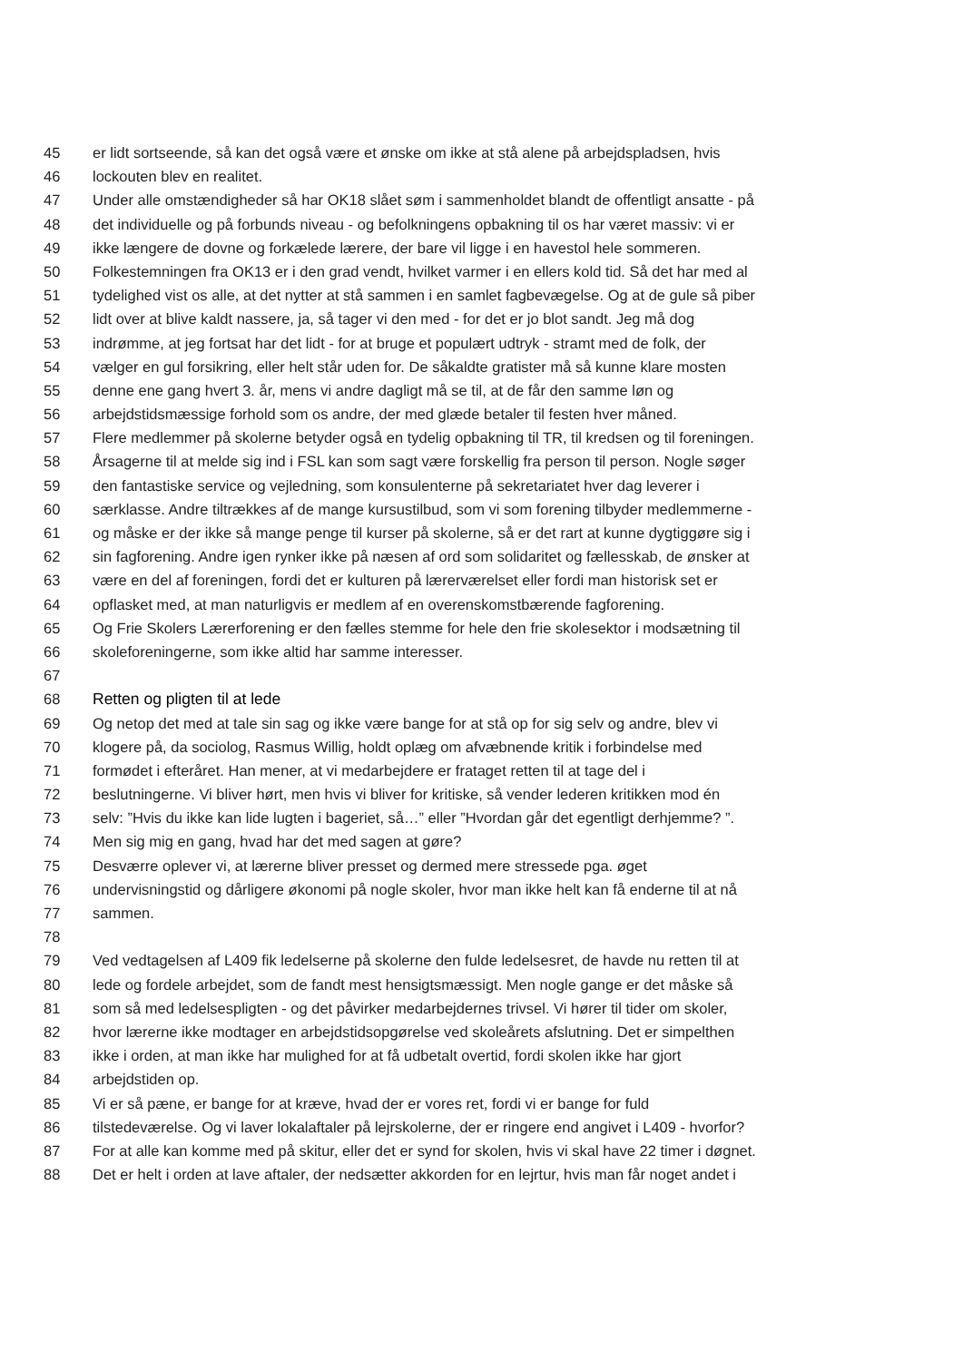45 er lidt sortseende, så kan det også være et ønske om ikke at stå alene på arbejdspladsen, hvis
46 lockouten blev en realitet.
47 Under alle omstændigheder så har OK18 slået søm i sammenholdet blandt de offentligt ansatte - på
48 det individuelle og på forbunds niveau - og befolkningens opbakning til os har været massiv: vi er
49 ikke længere de dovne og forkælede lærere, der bare vil ligge i en havestol hele sommeren.
50 Folkestemningen fra OK13 er i den grad vendt, hvilket varmer i en ellers kold tid. Så det har med al
51 tydelighed vist os alle, at det nytter at stå sammen i en samlet fagbevægelse. Og at de gule så piber
52 lidt over at blive kaldt nassere, ja, så tager vi den med - for det er jo blot sandt. Jeg må dog
53 indrømme, at jeg fortsat har det lidt - for at bruge et populært udtryk - stramt med de folk, der
54 vælger en gul forsikring, eller helt står uden for. De såkaldte gratister må så kunne klare mosten
55 denne ene gang hvert 3. år, mens vi andre dagligt må se til, at de får den samme løn og
56 arbejdstidsmæssige forhold som os andre, der med glæde betaler til festen hver måned.
57 Flere medlemmer på skolerne betyder også en tydelig opbakning til TR, til kredsen og til foreningen.
58 Årsagerne til at melde sig ind i FSL kan som sagt være forskellig fra person til person. Nogle søger
59 den fantastiske service og vejledning, som konsulenterne på sekretariatet hver dag leverer i
60 særklasse. Andre tiltrækkes af de mange kursustilbud, som vi som forening tilbyder medlemmerne -
61 og måske er der ikke så mange penge til kurser på skolerne, så er det rart at kunne dygtiggøre sig i
62 sin fagforening. Andre igen rynker ikke på næsen af ord som solidaritet og fællesskab, de ønsker at
63 være en del af foreningen, fordi det er kulturen på lærerværelset eller fordi man historisk set er
64 opflasket med, at man naturligvis er medlem af en overenskomstbærende fagforening.
65 Og Frie Skolers Lærerforening er den fælles stemme for hele den frie skolesektor i modsætning til
66 skoleforeningerne, som ikke altid har samme interesser.
67
68 Retten og pligten til at lede
69 Og netop det med at tale sin sag og ikke være bange for at stå op for sig selv og andre, blev vi
70 klogere på, da sociolog, Rasmus Willig, holdt oplæg om afvæbnende kritik i forbindelse med
71 formødet i efteråret. Han mener, at vi medarbejdere er frataget retten til at tage del i
72 beslutningerne. Vi bliver hørt, men hvis vi bliver for kritiske, så vender lederen kritikken mod én
73 selv: ”Hvis du ikke kan lide lugten i bageriet, så…” eller ”Hvordan går det egentligt derhjemme? ”.
74 Men sig mig en gang, hvad har det med sagen at gøre?
75 Desværre oplever vi, at lærerne bliver presset og dermed mere stressede pga. øget
76 undervisningstid og dårligere økonomi på nogle skoler, hvor man ikke helt kan få enderne til at nå
77 sammen.
78
79 Ved vedtagelsen af L409 fik ledelserne på skolerne den fulde ledelsesret, de havde nu retten til at
80 lede og fordele arbejdet, som de fandt mest hensigtsmæssigt. Men nogle gange er det måske så
81 som så med ledelsespligten - og det påvirker medarbejdernes trivsel. Vi hører til tider om skoler,
82 hvor lærerne ikke modtager en arbejdstidsopgørelse ved skoleårets afslutning. Det er simpelthen
83 ikke i orden, at man ikke har mulighed for at få udbetalt overtid, fordi skolen ikke har gjort
84 arbejdstiden op.
85 Vi er så pæne, er bange for at kræve, hvad der er vores ret, fordi vi er bange for fuld
86 tilstedeværelse. Og vi laver lokalaftaler på lejrskolerne, der er ringere end angivet i L409 - hvorfor?
87 For at alle kan komme med på skitur, eller det er synd for skolen, hvis vi skal have 22 timer i døgnet.
88 Det er helt i orden at lave aftaler, der nedsætter akkorden for en lejrtur, hvis man får noget andet i